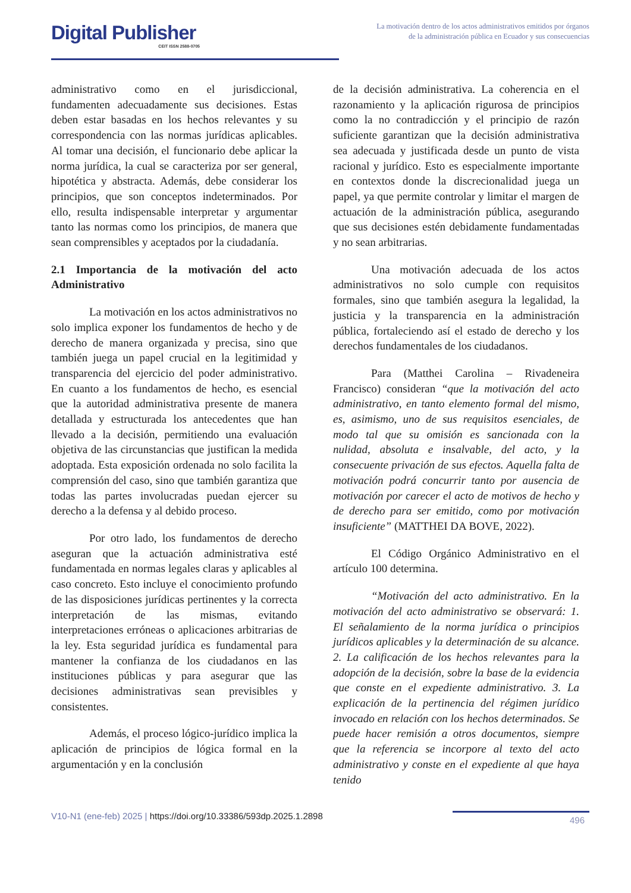Digital Publisher
CEIT ISSN 2588-0705
La motivación dentro de los actos administrativos emitidos por órganos de la administración pública en Ecuador y sus consecuencias
administrativo como en el jurisdiccional, fundamenten adecuadamente sus decisiones. Estas deben estar basadas en los hechos relevantes y su correspondencia con las normas jurídicas aplicables. Al tomar una decisión, el funcionario debe aplicar la norma jurídica, la cual se caracteriza por ser general, hipotética y abstracta. Además, debe considerar los principios, que son conceptos indeterminados. Por ello, resulta indispensable interpretar y argumentar tanto las normas como los principios, de manera que sean comprensibles y aceptados por la ciudadanía.
2.1 Importancia de la motivación del acto Administrativo
La motivación en los actos administrativos no solo implica exponer los fundamentos de hecho y de derecho de manera organizada y precisa, sino que también juega un papel crucial en la legitimidad y transparencia del ejercicio del poder administrativo. En cuanto a los fundamentos de hecho, es esencial que la autoridad administrativa presente de manera detallada y estructurada los antecedentes que han llevado a la decisión, permitiendo una evaluación objetiva de las circunstancias que justifican la medida adoptada. Esta exposición ordenada no solo facilita la comprensión del caso, sino que también garantiza que todas las partes involucradas puedan ejercer su derecho a la defensa y al debido proceso.
Por otro lado, los fundamentos de derecho aseguran que la actuación administrativa esté fundamentada en normas legales claras y aplicables al caso concreto. Esto incluye el conocimiento profundo de las disposiciones jurídicas pertinentes y la correcta interpretación de las mismas, evitando interpretaciones erróneas o aplicaciones arbitrarias de la ley. Esta seguridad jurídica es fundamental para mantener la confianza de los ciudadanos en las instituciones públicas y para asegurar que las decisiones administrativas sean previsibles y consistentes.
Además, el proceso lógico-jurídico implica la aplicación de principios de lógica formal en la argumentación y en la conclusión
de la decisión administrativa. La coherencia en el razonamiento y la aplicación rigurosa de principios como la no contradicción y el principio de razón suficiente garantizan que la decisión administrativa sea adecuada y justificada desde un punto de vista racional y jurídico. Esto es especialmente importante en contextos donde la discrecionalidad juega un papel, ya que permite controlar y limitar el margen de actuación de la administración pública, asegurando que sus decisiones estén debidamente fundamentadas y no sean arbitrarias.
Una motivación adecuada de los actos administrativos no solo cumple con requisitos formales, sino que también asegura la legalidad, la justicia y la transparencia en la administración pública, fortaleciendo así el estado de derecho y los derechos fundamentales de los ciudadanos.
Para (Matthei Carolina – Rivadeneira Francisco) consideran “que la motivación del acto administrativo, en tanto elemento formal del mismo, es, asimismo, uno de sus requisitos esenciales, de modo tal que su omisión es sancionada con la nulidad, absoluta e insalvable, del acto, y la consecuente privación de sus efectos. Aquella falta de motivación podrá concurrir tanto por ausencia de motivación por carecer el acto de motivos de hecho y de derecho para ser emitido, como por motivación insuficiente” (MATTHEI DA BOVE, 2022).
El Código Orgánico Administrativo en el artículo 100 determina.
“Motivación del acto administrativo. En la motivación del acto administrativo se observará: 1. El señalamiento de la norma jurídica o principios jurídicos aplicables y la determinación de su alcance. 2. La calificación de los hechos relevantes para la adopción de la decisión, sobre la base de la evidencia que conste en el expediente administrativo. 3. La explicación de la pertinencia del régimen jurídico invocado en relación con los hechos determinados. Se puede hacer remisión a otros documentos, siempre que la referencia se incorpore al texto del acto administrativo y conste en el expediente al que haya tenido
V10-N1 (ene-feb) 2025 | https://doi.org/10.33386/593dp.2025.1.2898
496